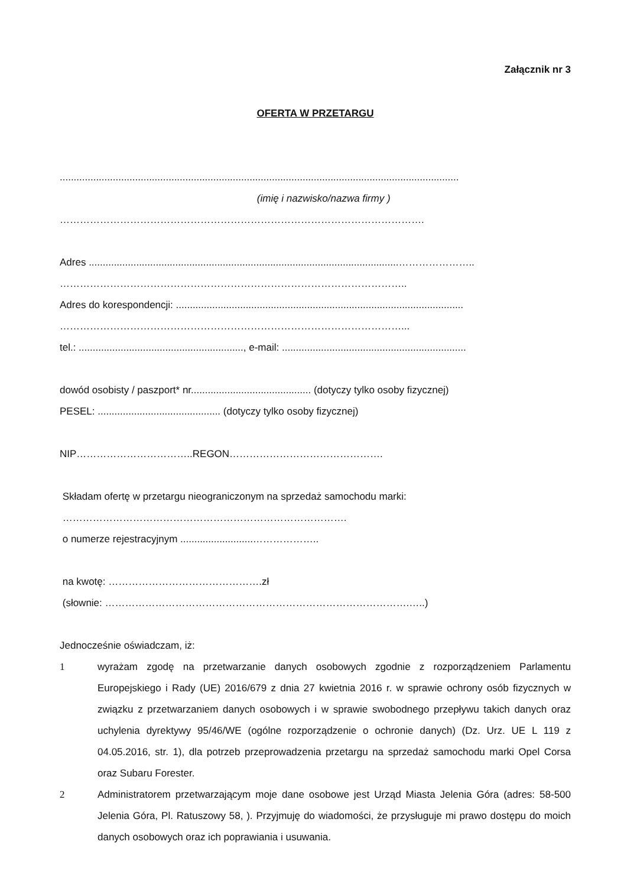Załącznik nr 3
OFERTA W PRZETARGU
...............................................................................................................................................
(imię i nazwisko/nazwa firmy )
……………………………………………………………………………………………….
Adres ...............................................................................................................…………………..
…………………………………………………………………………………………..
Adres do korespondencji: .......................................................................................................
…………………………………………………………………………………………...
tel.: ..........................................................., e-mail: ..................................................................
dowód osobisty / paszport* nr........................................... (dotyczy tylko osoby fizycznej)
PESEL: ............................................ (dotyczy tylko osoby fizycznej)
NIP……………………………..REGON……………………………………….
Składam ofertę w przetargu nieograniczonym na sprzedaż samochodu marki:
………………………………………………………………………….
o numerze rejestracyjnym ..........................………………..
na kwotę: ……………………………………….zł
(słownie: ……………………………………………………………………………….…..)
Jednocześnie oświadczam, iż:
1 wyrażam zgodę na przetwarzanie danych osobowych zgodnie z rozporządzeniem Parlamentu Europejskiego i Rady (UE) 2016/679 z dnia 27 kwietnia 2016 r. w sprawie ochrony osób fizycznych w związku z przetwarzaniem danych osobowych i w sprawie swobodnego przepływu takich danych oraz uchylenia dyrektywy 95/46/WE (ogólne rozporządzenie o ochronie danych) (Dz. Urz. UE L 119 z 04.05.2016, str. 1), dla potrzeb przeprowadzenia przetargu na sprzedaż samochodu marki Opel Corsa oraz Subaru Forester.
2 Administratorem przetwarzającym moje dane osobowe jest Urząd Miasta Jelenia Góra (adres: 58-500 Jelenia Góra, Pl. Ratuszowy 58, ). Przyjmuję do wiadomości, że przysługuje mi prawo dostępu do moich danych osobowych oraz ich poprawiania i usuwania.